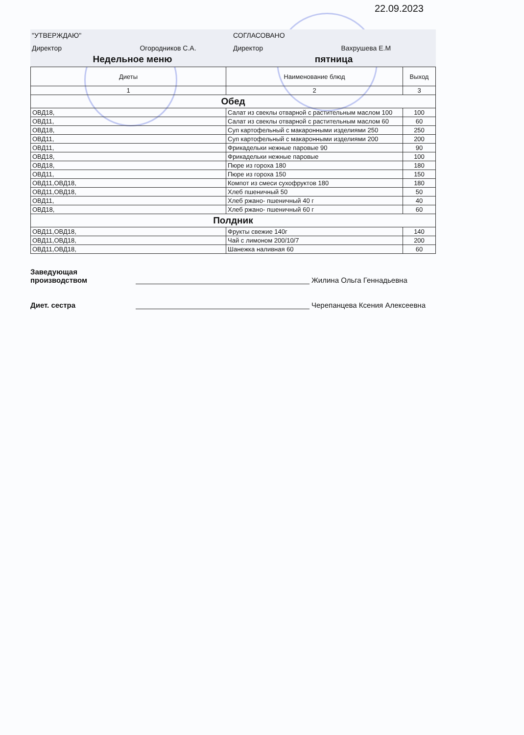22.09.2023
"УТВЕРЖДАЮ" СОГЛАСОВАНО
Директор Огородников С.А.
Директор Вахрушева Е.М
Недельное меню пятница
| Диеты | Наименование блюд | Выход |
| --- | --- | --- |
| 1 | 2 | 3 |
| Обед | | |
| ОВД18, | Салат из свеклы отварной с растительным маслом 100 | 100 |
| ОВД11, | Салат из свеклы отварной с растительным маслом 60 | 60 |
| ОВД18, | Суп картофельный с макаронными изделиями 250 | 250 |
| ОВД11, | Суп картофельный с макаронными изделиями 200 | 200 |
| ОВД11, | Фрикадельки нежные паровые 90 | 90 |
| ОВД18, | Фрикадельки нежные паровые | 100 |
| ОВД18, | Пюре из гороха 180 | 180 |
| ОВД11, | Пюре из гороха 150 | 150 |
| ОВД11,ОВД18, | Компот из смеси сухофруктов 180 | 180 |
| ОВД11,ОВД18, | Хлеб пшеничный 50 | 50 |
| ОВД11, | Хлеб ржано- пшеничный 40 г | 40 |
| ОВД18, | Хлеб ржано- пшеничный 60 г | 60 |
| Полдник | | |
| ОВД11,ОВД18, | Фрукты свежие 140г | 140 |
| ОВД11,ОВД18, | Чай с лимоном 200/10/7 | 200 |
| ОВД11,ОВД18, | Шанежка наливная 60 | 60 |
Заведующая
производством
Жилина Ольга Геннадьевна
Диет. сестра
Черепанцева Ксения Алексеевна